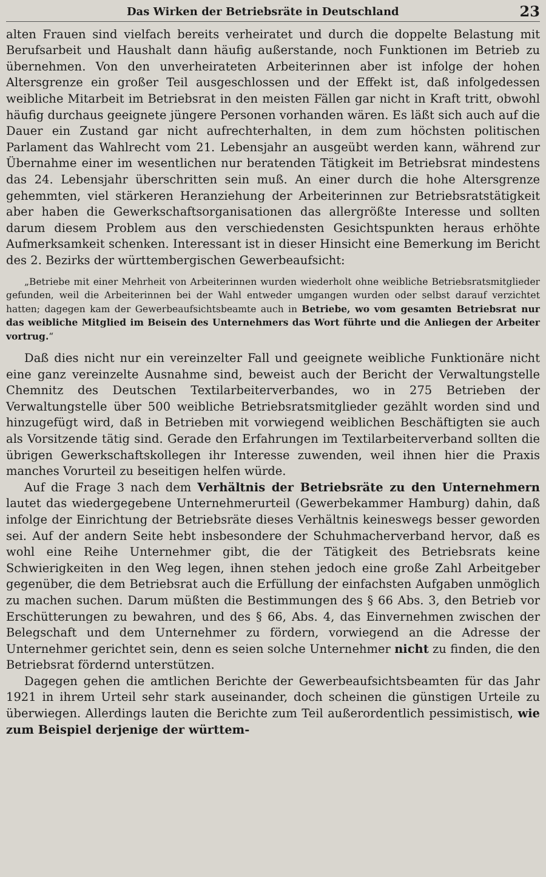Das Wirken der Betriebsräte in Deutschland 23
alten Frauen sind vielfach bereits verheiratet und durch die doppelte Belastung mit Berufsarbeit und Haushalt dann häufig außerstande, noch Funktionen im Betrieb zu übernehmen. Von den unverheirateten Arbeiterinnen aber ist infolge der hohen Altersgrenze ein großer Teil ausgeschlossen und der Effekt ist, daß infolgedessen weibliche Mitarbeit im Betriebsrat in den meisten Fällen gar nicht in Kraft tritt, obwohl häufig durchaus geeignete jüngere Personen vorhanden wären. Es läßt sich auch auf die Dauer ein Zustand gar nicht aufrechterhalten, in dem zum höchsten politischen Parlament das Wahlrecht vom 21. Lebensjahr an ausgeübt werden kann, während zur Übernahme einer im wesentlichen nur beratenden Tätigkeit im Betriebsrat mindestens das 24. Lebensjahr überschritten sein muß. An einer durch die hohe Altersgrenze gehemmten, viel stärkeren Heranziehung der Arbeiterinnen zur Betriebsratstätigkeit aber haben die Gewerkschaftsorganisationen das allergrößte Interesse und sollten darum diesem Problem aus den verschiedensten Gesichtspunkten heraus erhöhte Aufmerksamkeit schenken. Interessant ist in dieser Hinsicht eine Bemerkung im Bericht des 2. Bezirks der württembergischen Gewerbeaufsicht:
„Betriebe mit einer Mehrheit von Arbeiterinnen wurden wiederholt ohne weibliche Betriebsratsmitglieder gefunden, weil die Arbeiterinnen bei der Wahl entweder umgangen wurden oder selbst darauf verzichtet hatten; dagegen kam der Gewerbeaufsichtsbeamte auch in Betriebe, wo vom gesamten Betriebsrat nur das weibliche Mitglied im Beisein des Unternehmers das Wort führte und die Anliegen der Arbeiter vortrug.“
Daß dies nicht nur ein vereinzelter Fall und geeignete weibliche Funktionäre nicht eine ganz vereinzelte Ausnahme sind, beweist auch der Bericht der Verwaltungstelle Chemnitz des Deutschen Textilarbeiterverbandes, wo in 275 Betrieben der Verwaltungstelle über 500 weibliche Betriebsratsmitglieder gezählt worden sind und hinzugefügt wird, daß in Betrieben mit vorwiegend weiblichen Beschäftigten sie auch als Vorsitzende tätig sind. Gerade den Erfahrungen im Textilarbeiterverband sollten die übrigen Gewerkschaftskollegen ihr Interesse zuwenden, weil ihnen hier die Praxis manches Vorurteil zu beseitigen helfen würde.
Auf die Frage 3 nach dem Verhältnis der Betriebsräte zu den Unternehmern lautet das wiedergegebene Unternehmerurteil (Gewerbekammer Hamburg) dahin, daß infolge der Einrichtung der Betriebsräte dieses Verhältnis keineswegs besser geworden sei. Auf der andern Seite hebt insbesondere der Schuhmacherverband hervor, daß es wohl eine Reihe Unternehmer gibt, die der Tätigkeit des Betriebsrats keine Schwierigkeiten in den Weg legen, ihnen stehen jedoch eine große Zahl Arbeitgeber gegenüber, die dem Betriebsrat auch die Erfüllung der einfachsten Aufgaben unmöglich zu machen suchen. Darum müßten die Bestimmungen des § 66 Abs. 3, den Betrieb vor Erschütterungen zu bewahren, und des § 66, Abs. 4, das Einvernehmen zwischen der Belegschaft und dem Unternehmer zu fördern, vorwiegend an die Adresse der Unternehmer gerichtet sein, denn es seien solche Unternehmer nicht zu finden, die den Betriebsrat fördernd unterstützen.
Dagegen gehen die amtlichen Berichte der Gewerbeaufsichtsbeamten für das Jahr 1921 in ihrem Urteil sehr stark auseinander, doch scheinen die günstigen Urteile zu überwiegen. Allerdings lauten die Berichte zum Teil außerordentlich pessimistisch, wie zum Beispiel derjenige der württem-